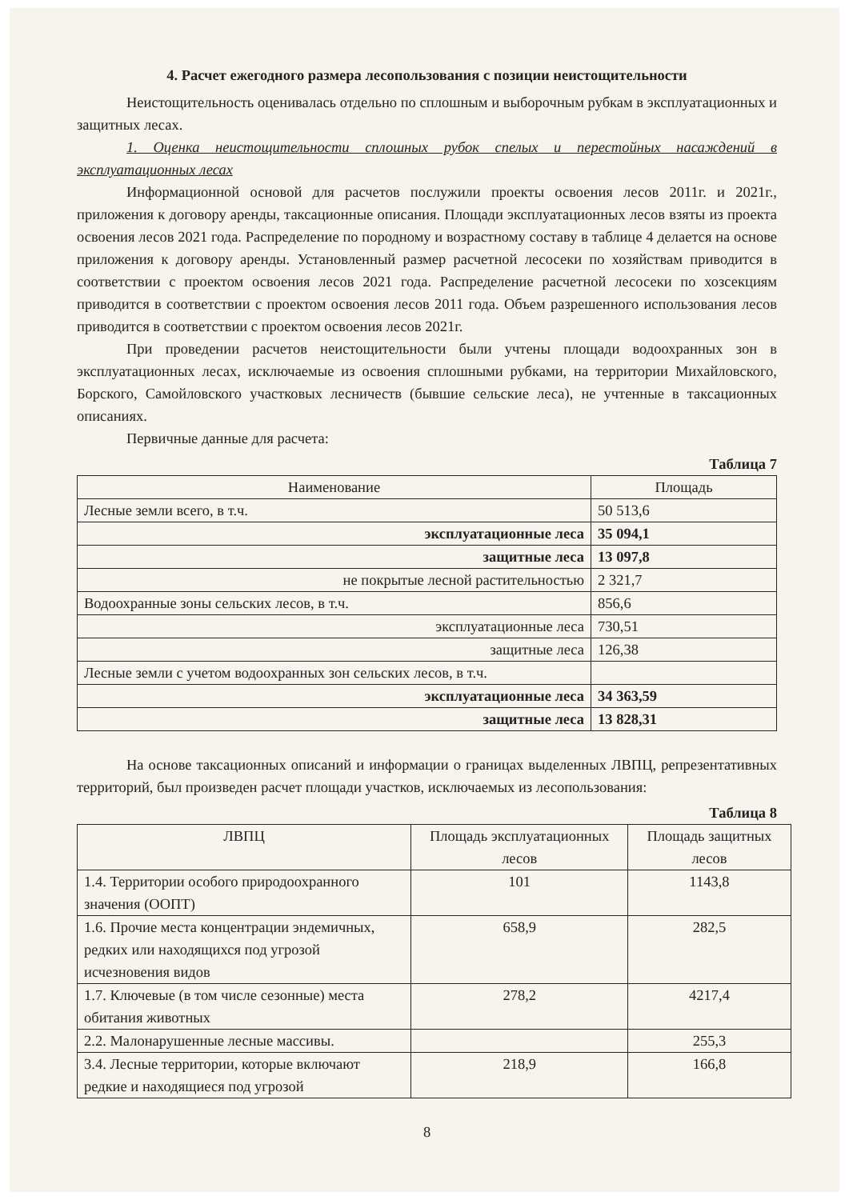4. Расчет ежегодного размера лесопользования с позиции неистощительности
Неистощительность оценивалась отдельно по сплошным и выборочным рубкам в эксплуатационных и защитных лесах.
1. Оценка неистощительности сплошных рубок спелых и перестойных насаждений в эксплуатационных лесах
Информационной основой для расчетов послужили проекты освоения лесов 2011г. и 2021г., приложения к договору аренды, таксационные описания. Площади эксплуатационных лесов взяты из проекта освоения лесов 2021 года. Распределение по породному и возрастному составу в таблице 4 делается на основе приложения к договору аренды. Установленный размер расчетной лесосеки по хозяйствам приводится в соответствии с проектом освоения лесов 2021 года. Распределение расчетной лесосеки по хозсекциям приводится в соответствии с проектом освоения лесов 2011 года. Объем разрешенного использования лесов приводится в соответствии с проектом освоения лесов 2021г.
При проведении расчетов неистощительности были учтены площади водоохранных зон в эксплуатационных лесах, исключаемые из освоения сплошными рубками, на территории Михайловского, Борского, Самойловского участковых лесничеств (бывшие сельские леса), не учтенные в таксационных описаниях.
Первичные данные для расчета:
Таблица 7
| Наименование | Площадь |
| --- | --- |
| Лесные земли всего, в т.ч. | 50 513,6 |
| эксплуатационные леса | 35 094,1 |
| защитные леса | 13 097,8 |
| не покрытые лесной растительностью | 2 321,7 |
| Водоохранные зоны сельских лесов, в т.ч. | 856,6 |
| эксплуатационные леса | 730,51 |
| защитные леса | 126,38 |
| Лесные земли с учетом водоохранных зон сельских лесов, в т.ч. | |
| эксплуатационные леса | 34 363,59 |
| защитные леса | 13 828,31 |
На основе таксационных описаний и информации о границах выделенных ЛВПЦ, репрезентативных территорий, был произведен расчет площади участков, исключаемых из лесопользования:
Таблица 8
| ЛВПЦ | Площадь эксплуатационных лесов | Площадь защитных лесов |
| --- | --- | --- |
| 1.4. Территории особого природоохранного значения (ООПТ) | 101 | 1143,8 |
| 1.6. Прочие места концентрации эндемичных, редких или находящихся под угрозой исчезновения видов | 658,9 | 282,5 |
| 1.7. Ключевые (в том числе сезонные) места обитания животных | 278,2 | 4217,4 |
| 2.2. Малонарушенные лесные массивы. | | 255,3 |
| 3.4. Лесные территории, которые включают редкие и находящиеся под угрозой | 218,9 | 166,8 |
8